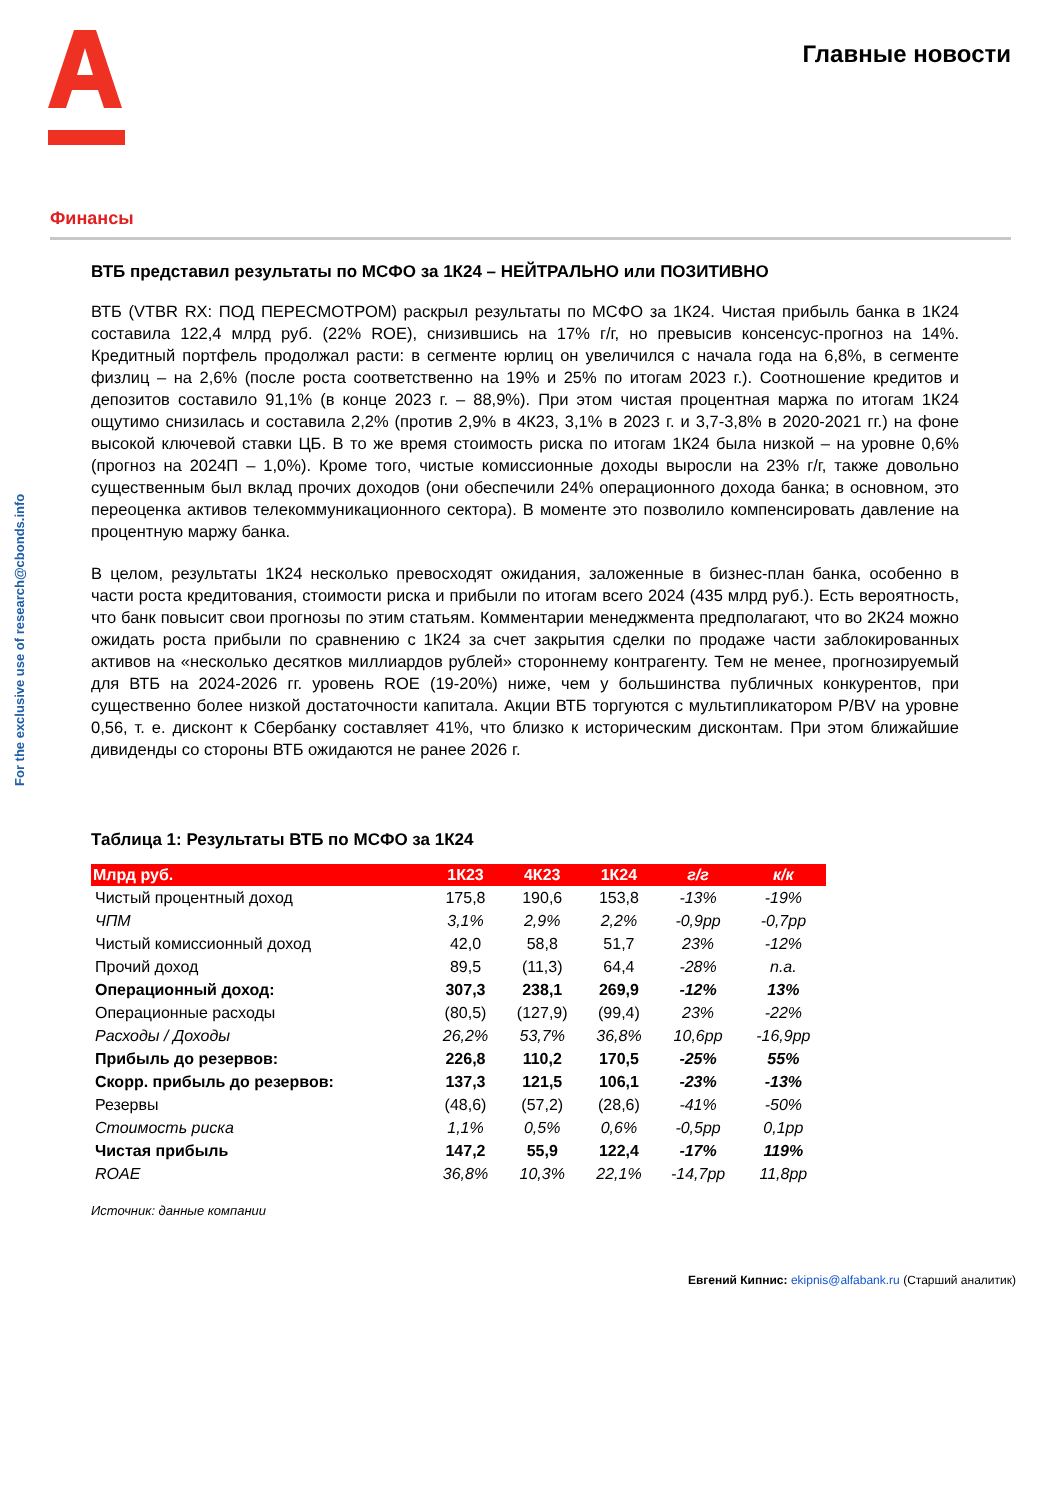Главные новости
Финансы
For the exclusive use of research@cbonds.info
ВТБ представил результаты по МСФО за 1К24 – НЕЙТРАЛЬНО или ПОЗИТИВНО
ВТБ (VTBR RX: ПОД ПЕРЕСМОТРОМ) раскрыл результаты по МСФО за 1К24. Чистая прибыль банка в 1К24 составила 122,4 млрд руб. (22% ROE), снизившись на 17% г/г, но превысив консенсус-прогноз на 14%. Кредитный портфель продолжал расти: в сегменте юрлиц он увеличился с начала года на 6,8%, в сегменте физлиц – на 2,6% (после роста соответственно на 19% и 25% по итогам 2023 г.). Соотношение кредитов и депозитов составило 91,1% (в конце 2023 г. – 88,9%). При этом чистая процентная маржа по итогам 1К24 ощутимо снизилась и составила 2,2% (против 2,9% в 4К23, 3,1% в 2023 г. и 3,7-3,8% в 2020-2021 гг.) на фоне высокой ключевой ставки ЦБ. В то же время стоимость риска по итогам 1К24 была низкой – на уровне 0,6% (прогноз на 2024П – 1,0%). Кроме того, чистые комиссионные доходы выросли на 23% г/г, также довольно существенным был вклад прочих доходов (они обеспечили 24% операционного дохода банка; в основном, это переоценка активов телекоммуникационного сектора). В моменте это позволило компенсировать давление на процентную маржу банка.
В целом, результаты 1К24 несколько превосходят ожидания, заложенные в бизнес-план банка, особенно в части роста кредитования, стоимости риска и прибыли по итогам всего 2024 (435 млрд руб.). Есть вероятность, что банк повысит свои прогнозы по этим статьям. Комментарии менеджмента предполагают, что во 2К24 можно ожидать роста прибыли по сравнению с 1К24 за счет закрытия сделки по продаже части заблокированных активов на «несколько десятков миллиардов рублей» стороннему контрагенту. Тем не менее, прогнозируемый для ВТБ на 2024-2026 гг. уровень ROE (19-20%) ниже, чем у большинства публичных конкурентов, при существенно более низкой достаточности капитала. Акции ВТБ торгуются с мультипликатором P/BV на уровне 0,56, т. е. дисконт к Сбербанку составляет 41%, что близко к историческим дисконтам. При этом ближайшие дивиденды со стороны ВТБ ожидаются не ранее 2026 г.
Таблица 1: Результаты ВТБ по МСФО за 1К24
| Млрд руб. | 1К23 | 4К23 | 1К24 | г/г | к/к |
| --- | --- | --- | --- | --- | --- |
| Чистый процентный доход | 175,8 | 190,6 | 153,8 | -13% | -19% |
| ЧПМ | 3,1% | 2,9% | 2,2% | -0,9pp | -0,7pp |
| Чистый комиссионный доход | 42,0 | 58,8 | 51,7 | 23% | -12% |
| Прочий доход | 89,5 | (11,3) | 64,4 | -28% | n.a. |
| Операционный доход: | 307,3 | 238,1 | 269,9 | -12% | 13% |
| Операционные расходы | (80,5) | (127,9) | (99,4) | 23% | -22% |
| Расходы / Доходы | 26,2% | 53,7% | 36,8% | 10,6pp | -16,9pp |
| Прибыль до резервов: | 226,8 | 110,2 | 170,5 | -25% | 55% |
| Скорр. прибыль до резервов: | 137,3 | 121,5 | 106,1 | -23% | -13% |
| Резервы | (48,6) | (57,2) | (28,6) | -41% | -50% |
| Стоимость риска | 1,1% | 0,5% | 0,6% | -0,5pp | 0,1pp |
| Чистая прибыль | 147,2 | 55,9 | 122,4 | -17% | 119% |
| ROAE | 36,8% | 10,3% | 22,1% | -14,7pp | 11,8pp |
Источник: данные компании
Евгений Кипнис: ekipnis@alfabank.ru (Старший аналитик)